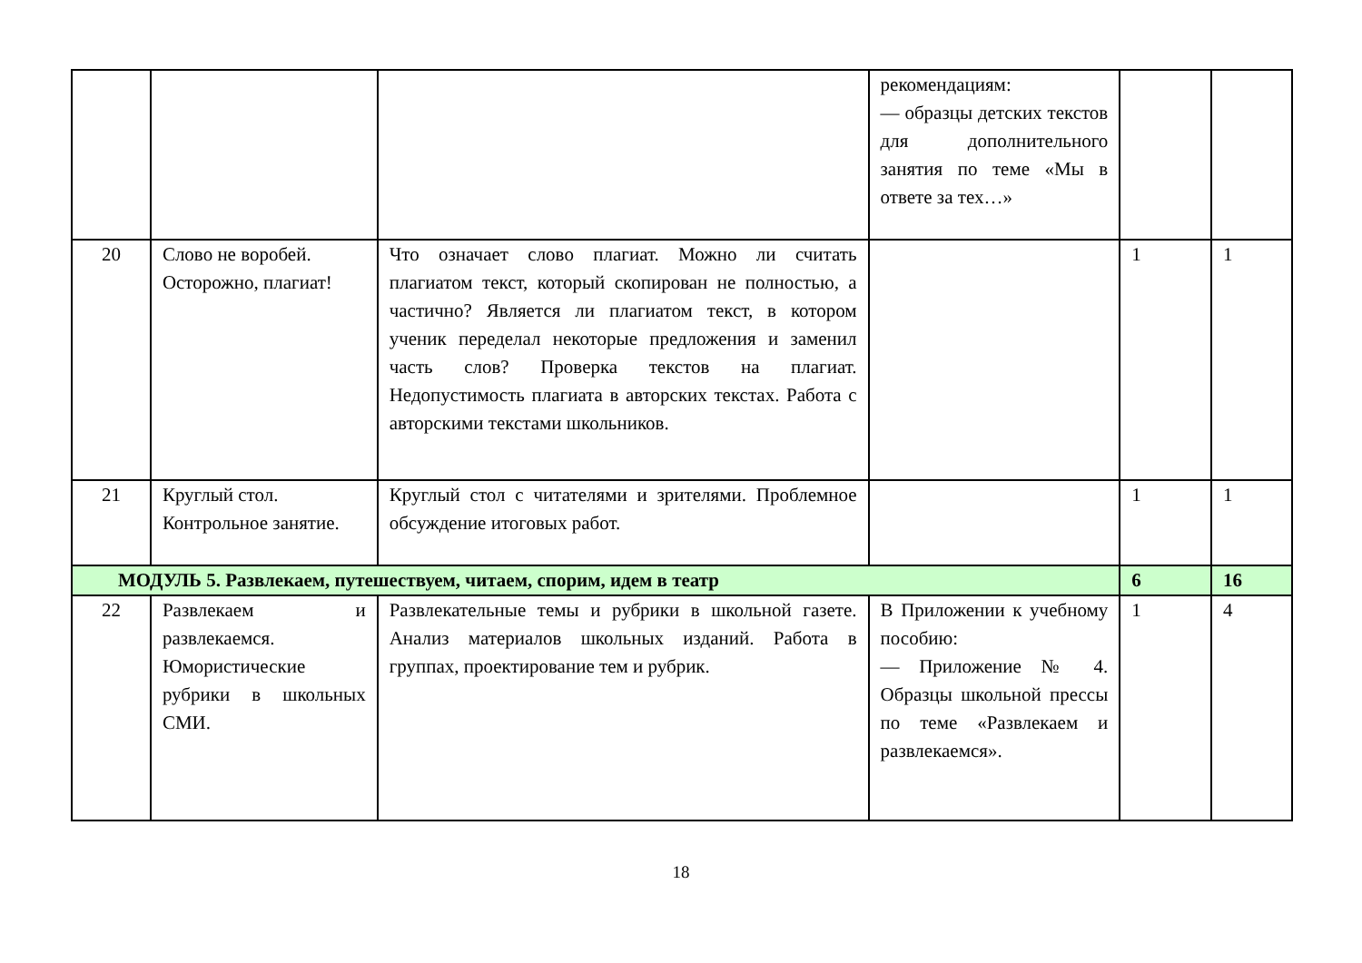| | | | рекомендациям: — образцы детских текстов для дополнительного занятия по теме «Мы в ответе за тех…» | | |
| 20 | Слово не воробей. Осторожно, плагиат! | Что означает слово плагиат. Можно ли считать плагиатом текст, который скопирован не полностью, а частично? Является ли плагиатом текст, в котором ученик переделал некоторые предложения и заменил часть слов? Проверка текстов на плагиат. Недопустимость плагиата в авторских текстах. Работа с авторскими текстами школьников. | | 1 | 1 |
| 21 | Круглый стол. Контрольное занятие. | Круглый стол с читателями и зрителями. Проблемное обсуждение итоговых работ. | | 1 | 1 |
| МОДУЛЬ 5. Развлекаем, путешествуем, читаем, спорим, идем в театр | | | | 6 | 16 |
| 22 | Развлекаем и развлекаемся. Юмористические рубрики в школьных СМИ. | Развлекательные темы и рубрики в школьной газете. Анализ материалов школьных изданий. Работа в группах, проектирование тем и рубрик. | В Приложении к учебному пособию: — Приложение № 4. Образцы школьной прессы по теме «Развлекаем и развлекаемся». | 1 | 4 |
18